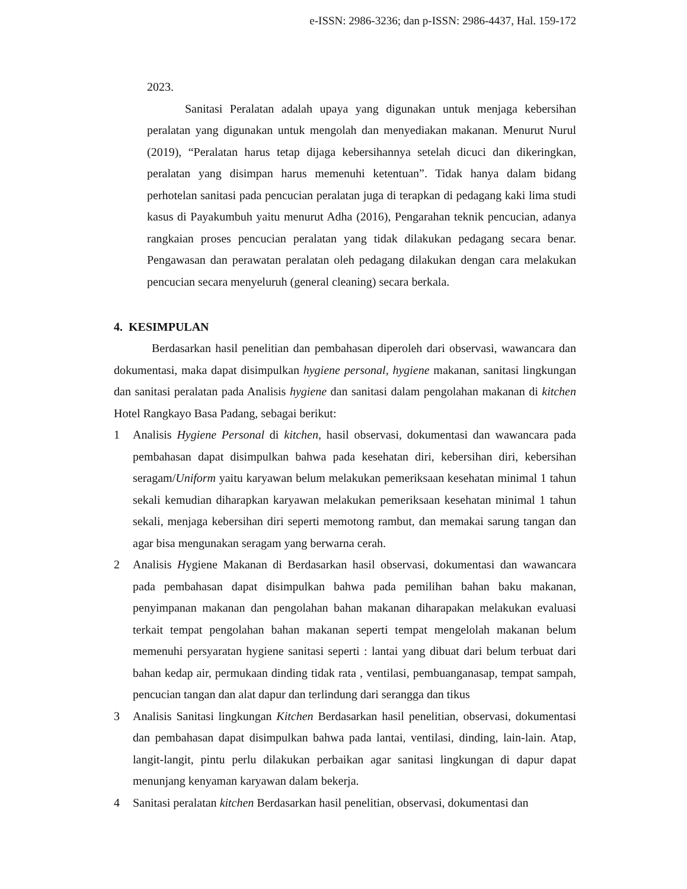e-ISSN: 2986-3236; dan p-ISSN: 2986-4437, Hal. 159-172
2023.
Sanitasi Peralatan adalah upaya yang digunakan untuk menjaga kebersihan peralatan yang digunakan untuk mengolah dan menyediakan makanan. Menurut Nurul (2019), “Peralatan harus tetap dijaga kebersihannya setelah dicuci dan dikeringkan, peralatan yang disimpan harus memenuhi ketentuan”. Tidak hanya dalam bidang perhotelan sanitasi pada pencucian peralatan juga di terapkan di pedagang kaki lima studi kasus di Payakumbuh yaitu menurut Adha (2016), Pengarahan teknik pencucian, adanya rangkaian proses pencucian peralatan yang tidak dilakukan pedagang secara benar. Pengawasan dan perawatan peralatan oleh pedagang dilakukan dengan cara melakukan pencucian secara menyeluruh (general cleaning) secara berkala.
4. KESIMPULAN
Berdasarkan hasil penelitian dan pembahasan diperoleh dari observasi, wawancara dan dokumentasi, maka dapat disimpulkan hygiene personal, hygiene makanan, sanitasi lingkungan dan sanitasi peralatan pada Analisis hygiene dan sanitasi dalam pengolahan makanan di kitchen Hotel Rangkayo Basa Padang, sebagai berikut:
1 Analisis Hygiene Personal di kitchen, hasil observasi, dokumentasi dan wawancara pada pembahasan dapat disimpulkan bahwa pada kesehatan diri, kebersihan diri, kebersihan seragam/Uniform yaitu karyawan belum melakukan pemeriksaan kesehatan minimal 1 tahun sekali kemudian diharapkan karyawan melakukan pemeriksaan kesehatan minimal 1 tahun sekali, menjaga kebersihan diri seperti memotong rambut, dan memakai sarung tangan dan agar bisa mengunakan seragam yang berwarna cerah.
2 Analisis Hygiene Makanan di Berdasarkan hasil observasi, dokumentasi dan wawancara pada pembahasan dapat disimpulkan bahwa pada pemilihan bahan baku makanan, penyimpanan makanan dan pengolahan bahan makanan diharapakan melakukan evaluasi terkait tempat pengolahan bahan makanan seperti tempat mengelolah makanan belum memenuhi persyaratan hygiene sanitasi seperti : lantai yang dibuat dari belum terbuat dari bahan kedap air, permukaan dinding tidak rata , ventilasi, pembuanganasap, tempat sampah, pencucian tangan dan alat dapur dan terlindung dari serangga dan tikus
3 Analisis Sanitasi lingkungan Kitchen Berdasarkan hasil penelitian, observasi, dokumentasi dan pembahasan dapat disimpulkan bahwa pada lantai, ventilasi, dinding, lain-lain. Atap, langit-langit, pintu perlu dilakukan perbaikan agar sanitasi lingkungan di dapur dapat menunjang kenyaman karyawan dalam bekerja.
4 Sanitasi peralatan kitchen Berdasarkan hasil penelitian, observasi, dokumentasi dan